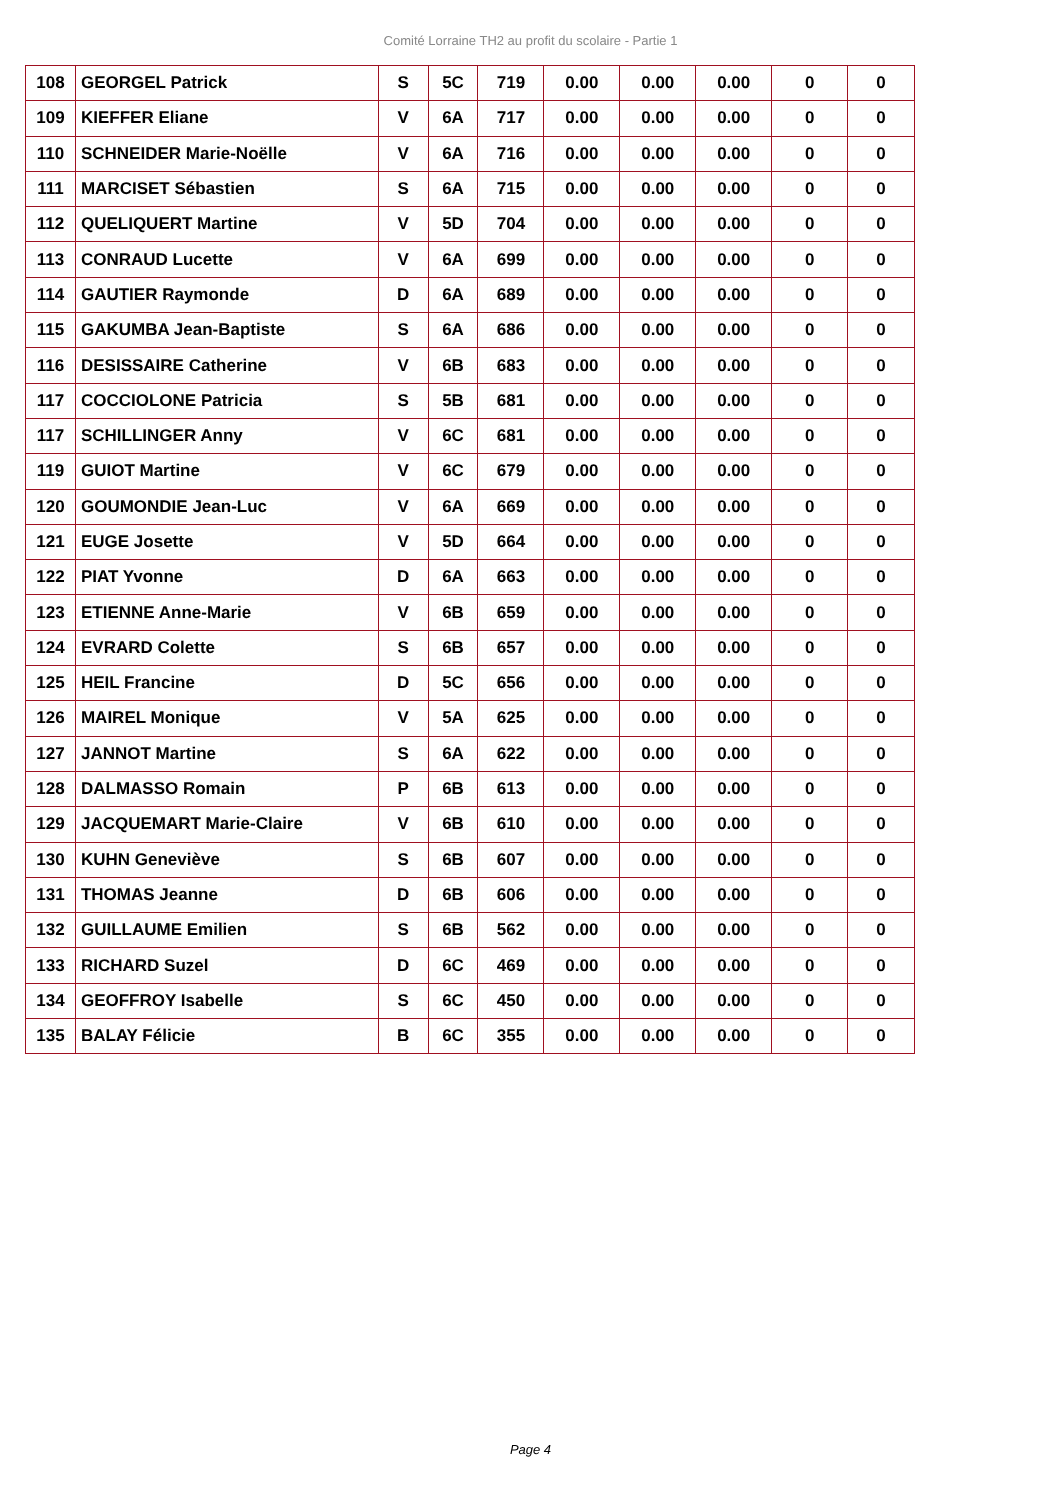Comité Lorraine TH2 au profit du scolaire - Partie 1
| 108 | GEORGEL Patrick | S | 5C | 719 | 0.00 | 0.00 | 0.00 | 0 | 0 |
| 109 | KIEFFER Eliane | V | 6A | 717 | 0.00 | 0.00 | 0.00 | 0 | 0 |
| 110 | SCHNEIDER Marie-Noëlle | V | 6A | 716 | 0.00 | 0.00 | 0.00 | 0 | 0 |
| 111 | MARCISET Sébastien | S | 6A | 715 | 0.00 | 0.00 | 0.00 | 0 | 0 |
| 112 | QUELIQUERT Martine | V | 5D | 704 | 0.00 | 0.00 | 0.00 | 0 | 0 |
| 113 | CONRAUD Lucette | V | 6A | 699 | 0.00 | 0.00 | 0.00 | 0 | 0 |
| 114 | GAUTIER Raymonde | D | 6A | 689 | 0.00 | 0.00 | 0.00 | 0 | 0 |
| 115 | GAKUMBA Jean-Baptiste | S | 6A | 686 | 0.00 | 0.00 | 0.00 | 0 | 0 |
| 116 | DESISSAIRE Catherine | V | 6B | 683 | 0.00 | 0.00 | 0.00 | 0 | 0 |
| 117 | COCCIOLONE Patricia | S | 5B | 681 | 0.00 | 0.00 | 0.00 | 0 | 0 |
| 117 | SCHILLINGER Anny | V | 6C | 681 | 0.00 | 0.00 | 0.00 | 0 | 0 |
| 119 | GUIOT Martine | V | 6C | 679 | 0.00 | 0.00 | 0.00 | 0 | 0 |
| 120 | GOUMONDIE Jean-Luc | V | 6A | 669 | 0.00 | 0.00 | 0.00 | 0 | 0 |
| 121 | EUGE Josette | V | 5D | 664 | 0.00 | 0.00 | 0.00 | 0 | 0 |
| 122 | PIAT Yvonne | D | 6A | 663 | 0.00 | 0.00 | 0.00 | 0 | 0 |
| 123 | ETIENNE Anne-Marie | V | 6B | 659 | 0.00 | 0.00 | 0.00 | 0 | 0 |
| 124 | EVRARD Colette | S | 6B | 657 | 0.00 | 0.00 | 0.00 | 0 | 0 |
| 125 | HEIL Francine | D | 5C | 656 | 0.00 | 0.00 | 0.00 | 0 | 0 |
| 126 | MAIREL Monique | V | 5A | 625 | 0.00 | 0.00 | 0.00 | 0 | 0 |
| 127 | JANNOT Martine | S | 6A | 622 | 0.00 | 0.00 | 0.00 | 0 | 0 |
| 128 | DALMASSO Romain | P | 6B | 613 | 0.00 | 0.00 | 0.00 | 0 | 0 |
| 129 | JACQUEMART Marie-Claire | V | 6B | 610 | 0.00 | 0.00 | 0.00 | 0 | 0 |
| 130 | KUHN Geneviève | S | 6B | 607 | 0.00 | 0.00 | 0.00 | 0 | 0 |
| 131 | THOMAS Jeanne | D | 6B | 606 | 0.00 | 0.00 | 0.00 | 0 | 0 |
| 132 | GUILLAUME Emilien | S | 6B | 562 | 0.00 | 0.00 | 0.00 | 0 | 0 |
| 133 | RICHARD Suzel | D | 6C | 469 | 0.00 | 0.00 | 0.00 | 0 | 0 |
| 134 | GEOFFROY Isabelle | S | 6C | 450 | 0.00 | 0.00 | 0.00 | 0 | 0 |
| 135 | BALAY Félicie | B | 6C | 355 | 0.00 | 0.00 | 0.00 | 0 | 0 |
Page 4